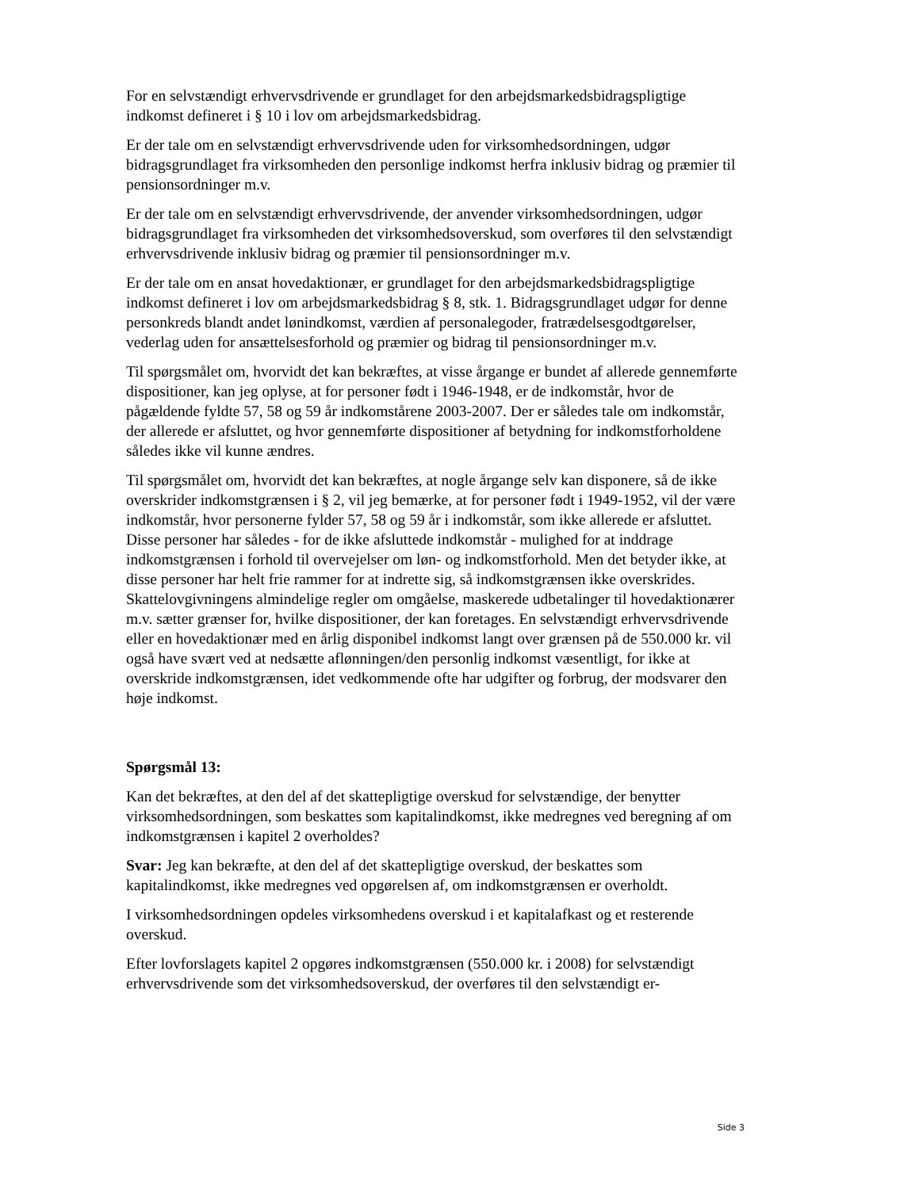For en selvstændigt erhvervsdrivende er grundlaget for den arbejdsmarkedsbidragspligtige indkomst defineret i § 10 i lov om arbejdsmarkedsbidrag.
Er der tale om en selvstændigt erhvervsdrivende uden for virksomhedsordningen, udgør bidragsgrundlaget fra virksomheden den personlige indkomst herfra inklusiv bidrag og præmier til pensionsordninger m.v.
Er der tale om en selvstændigt erhvervsdrivende, der anvender virksomhedsordningen, udgør bidragsgrundlaget fra virksomheden det virksomhedsoverskud, som overføres til den selvstændigt erhvervsdrivende inklusiv bidrag og præmier til pensionsordninger m.v.
Er der tale om en ansat hovedaktionær, er grundlaget for den arbejdsmarkedsbidragspligtige indkomst defineret i lov om arbejdsmarkedsbidrag § 8, stk. 1. Bidragsgrundlaget udgør for denne personkreds blandt andet lønindkomst, værdien af personalegoder, fratrædelsesgodtgørelser, vederlag uden for ansættelsesforhold og præmier og bidrag til pensionsordninger m.v.
Til spørgsmålet om, hvorvidt det kan bekræftes, at visse årgange er bundet af allerede gennemførte dispositioner, kan jeg oplyse, at for personer født i 1946-1948, er de indkomstår, hvor de pågældende fyldte 57, 58 og 59 år indkomstårene 2003-2007. Der er således tale om indkomstår, der allerede er afsluttet, og hvor gennemførte dispositioner af betydning for indkomstforholdene således ikke vil kunne ændres.
Til spørgsmålet om, hvorvidt det kan bekræftes, at nogle årgange selv kan disponere, så de ikke overskrider indkomstgrænsen i § 2, vil jeg bemærke, at for personer født i 1949-1952, vil der være indkomstår, hvor personerne fylder 57, 58 og 59 år i indkomstår, som ikke allerede er afsluttet. Disse personer har således - for de ikke afsluttede indkomstår - mulighed for at inddrage indkomstgrænsen i forhold til overvejelser om løn- og indkomstforhold. Men det betyder ikke, at disse personer har helt frie rammer for at indrette sig, så indkomstgrænsen ikke overskrides. Skattelovgivningens almindelige regler om omgåelse, maskerede udbetalinger til hovedaktionærer m.v. sætter grænser for, hvilke dispositioner, der kan foretages. En selvstændigt erhvervsdrivende eller en hovedaktionær med en årlig disponibel indkomst langt over grænsen på de 550.000 kr. vil også have svært ved at nedsætte aflønningen/den personlig indkomst væsentligt, for ikke at overskride indkomstgrænsen, idet vedkommende ofte har udgifter og forbrug, der modsvarer den høje indkomst.
Spørgsmål 13:
Kan det bekræftes, at den del af det skattepligtige overskud for selvstændige, der benytter virksomhedsordningen, som beskattes som kapitalindkomst, ikke medregnes ved beregning af om indkomstgrænsen i kapitel 2 overholdes?
Svar: Jeg kan bekræfte, at den del af det skattepligtige overskud, der beskattes som kapitalindkomst, ikke medregnes ved opgørelsen af, om indkomstgrænsen er overholdt.
I virksomhedsordningen opdeles virksomhedens overskud i et kapitalafkast og et resterende overskud.
Efter lovforslagets kapitel 2 opgøres indkomstgrænsen (550.000 kr. i 2008) for selvstændigt erhvervsdrivende som det virksomhedsoverskud, der overføres til den selvstændigt er-
Side 3